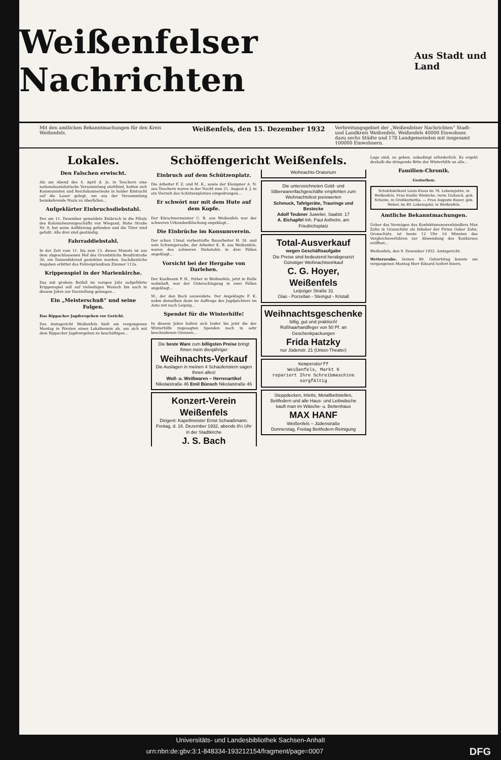Weißenfelser Nachrichten
Aus Stadt und Land
Mit den amtlichen Bekanntmachungen für den Kreis Weißenfels.
Weißenfels, den 15. Dezember 1932
Verbreitungsgebiet der „Weißenfelser Nachrichten“ Stadt- und Landkreis Weißenfels. Weißenfels 40000 Einwohner, dazu sechs Städte und 178 Landgemeinden mit insgesamt 100000 Einwohnern.
Lokales.
Den Falschen erwischt.
Als am Abend des 4. April d. Js. in Teuchern eine nationalsozialistische Versammlung stattfand, hatten sich Kommunisten und Reichsbannerleute in holder Eintracht auf die Lauer gelegt, um aus der Versammlung heimkehrende Nazis zu überfallen...
Aufgeklärter Einbruchsdiebstahl.
Der am 11. Dezember gemeldete Einbruch in die Filiale des Kolonialwarengeschäfts von Wiegand, Hohe Straße Nr. 9, hat seine Aufklärung gefunden und die Täter sind gefaßt. Alle drei sind geständig.
Fahrraddiebstahl.
In der Zeit vom 11. bis zum 13. dieses Monats ist aus dem abgeschlossenen Hof des Grundstücks Beudirstraße 30, ein Damenfahrrad gestohlen worden. Sachdienliche Angaben erbittet das Polizeipräsidium Zimmer 112a.
Krippenspiel in der Marienkirche.
Das mit großem Beifall im vorigen Jahr aufgeführte Krippenspiel soll auf vielseitigen Wunsch hin auch in diesem Jahre zur Darstellung gelangen...
Ein „Meisterschuß“ und seine Folgen.
Das Rippacher Jagdvergehen vor Gericht.
Das Amtsgericht Weißenfels hielt am vergangenen Montag in Pörsten einen Lokaltermin ab, um sich mit dem Rippacher Jagdvergehen zu beschäftigen...
Schöffengericht Weißenfels.
Einbruch auf dem Schützenplatz.
Die Arbeiter F. Z. und M. K., sowie der Klempner A. N. aus Teuchern waren in der Nacht zum 21. August d. J. in ein Vierzelt des Schützenplatzes eingedrungen...
Er schwört nur mit dem Hute auf dem Kopfe.
Der Kürschnermeister C. B. aus Weißenfels war der schweren Urkundenfälschung angeklagt...
Die Einbrüche im Konsumverein.
Der schon 13mal vorbestrafte Bauarbeiter H. St. und sein Schwiegersohn, der Arbeiter K. B. aus Weißenfels, waren des schweren Diebstahls in drei Fällen angeklagt...
Vorsicht bei der Hergabe von Darlehen.
Der Kaufmann P. H., früher in Weißenfels, jetzt in Halle wohnhaft, war der Unterschlagung in zwei Fällen angeklagt...
M., der den Bock ausweidete. Der Angeklagte F. K. nahm denselben dann im Auftrage des Jagdpächters im Auto mit nach Leipzig...
Spendet für die Winterhilfe!
In diesem Jahre halten sich leider bis jetzt die der Winterhilfe zugesagten Spenden noch in sehr bescheidenen Grenzen...
Die beste Ware zum billigsten Preise bringt Ihnen mein diesjähriger
Weihnachts-Verkauf
Die Auslagen in meinen 4 Schaufenstern sagen Ihnen alles!
Woll- u. Weißwaren – Herrenartikel
Nikolaistraße 46 Emil Bünsch Nikolaistraße 46
Konzert-Verein Weißenfels
Dirigent: Kapellmeister Ernst Schwaßmann.
Freitag, d. 16. Dezember 1932, abends 8¼ Uhr in der Stadtkirche
J. S. Bach
Weihnachts-Oratorium
Die unterzeichneten Gold- und Silberwarenfachgeschäfte empfehlen zum Weihnachtsfest preiswerten
Schmuck, Tafelgeräte, Trauringe und Bestecke
Adolf Teubner Juwelier, Saalstr. 17
A. Eichapfel Inh. Paul Axthelm, am Friedrichsplatz
Total-Ausverkauf
wegen Geschäftsaufgabe
Die Preise sind bedeutend herabgesetzt
Günstiger Weihnachtseinkauf
C. G. Hoyer, Weißenfels
Leipziger Straße 31
Glas - Porzellan - Steingut - Kristall
Weihnachtsgeschenke
billig, gut und praktisch!
Roßhaarhandfeger von 50 Pf. an
Geschenkpackungen
Frida Hatzky
nur Jüdenstr. 21 (Union-Theater)
Kempendorff
Weißenfels, Markt 6
repariert Ihre Schreibmaschine sorgfältig
Steppdecken, Inletts, Metallbettstellen, Bettfedern und alle Haus- und Leibwäsche
kauft man im Wäsche- u. Bettenhaus
MAX HANF
Weißenfels – Jüdenstraße
Donnerstag, Freitag Bettfedern-Reinigung
Lage sind, zu geben, unbedingt erforderlich. Es ergeht deshalb die dringende Bitte der Winterhilfe an alle...
Familien-Chronik.
Gestorben:
Schuhfabrikant Louis Klaus im 78. Lebensjahre, in Weißenfels. Frau Emilie Wiebicke, verw. Gallasch, geb. Schulze, in Großkorbetha. — Frau Auguste Bauer, geb. Weber, im 89. Lebensjahr, in Weißenfels.
Amtliche Bekanntmachungen.
Ueber das Vermögen des Konfektionswarenhändlers Max Zahn in Granschütz als Inhaber der Firma Oskar Zahn, Granschütz, ist heute 12 Uhr 10 Minuten das Vergleichsverfahren zur Abwendung des Konkurses eröffnet...
Weißenfels, den 9. Dezember 1932. Amtsgericht.
Wetterzeube. Seinen 80. Geburtstag konnte am vergangenen Montag Herr Eduard Seifert feiern.
Universitäts- und Landesbibliothek Sachsen-Anhalt
urn:nbn:de:gbv:3:1-848334-193212154/fragment/page=0007 DFG